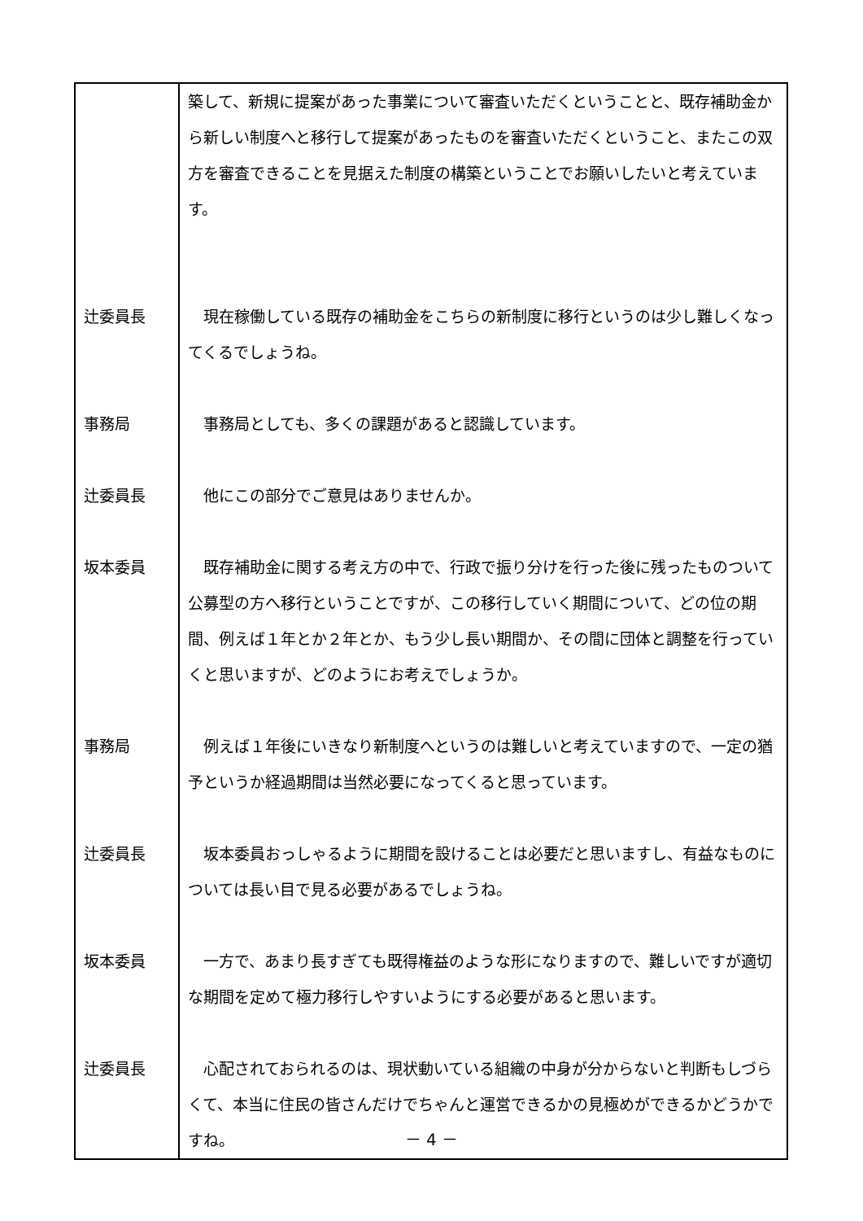| | 築して、新規に提案があった事業について審査いただくということと、既存補助金から新しい制度へと移行して提案があったものを審査いただくということ、またこの双方を審査できることを見据えた制度の構築ということでお願いしたいと考えています。 |
| 辻委員長 | 現在稼働している既存の補助金をこちらの新制度に移行というのは少し難しくなってくるでしょうね。 |
| 事務局 | 事務局としても、多くの課題があると認識しています。 |
| 辻委員長 | 他にこの部分でご意見はありませんか。 |
| 坂本委員 | 既存補助金に関する考え方の中で、行政で振り分けを行った後に残ったものついて公募型の方へ移行ということですが、この移行していく期間について、どの位の期間、例えば１年とか２年とか、もう少し長い期間か、その間に団体と調整を行っていくと思いますが、どのようにお考えでしょうか。 |
| 事務局 | 例えば１年後にいきなり新制度へというのは難しいと考えていますので、一定の猶予というか経過期間は当然必要になってくると思っています。 |
| 辻委員長 | 坂本委員おっしゃるように期間を設けることは必要だと思いますし、有益なものについては長い目で見る必要があるでしょうね。 |
| 坂本委員 | 一方で、あまり長すぎても既得権益のような形になりますので、難しいですが適切な期間を定めて極力移行しやすいようにする必要があると思います。 |
| 辻委員長 | 心配されておられるのは、現状動いている組織の中身が分からないと判断もしづらくて、本当に住民の皆さんだけでちゃんと運営できるかの見極めができるかどうかですね。 |
－ 4 －